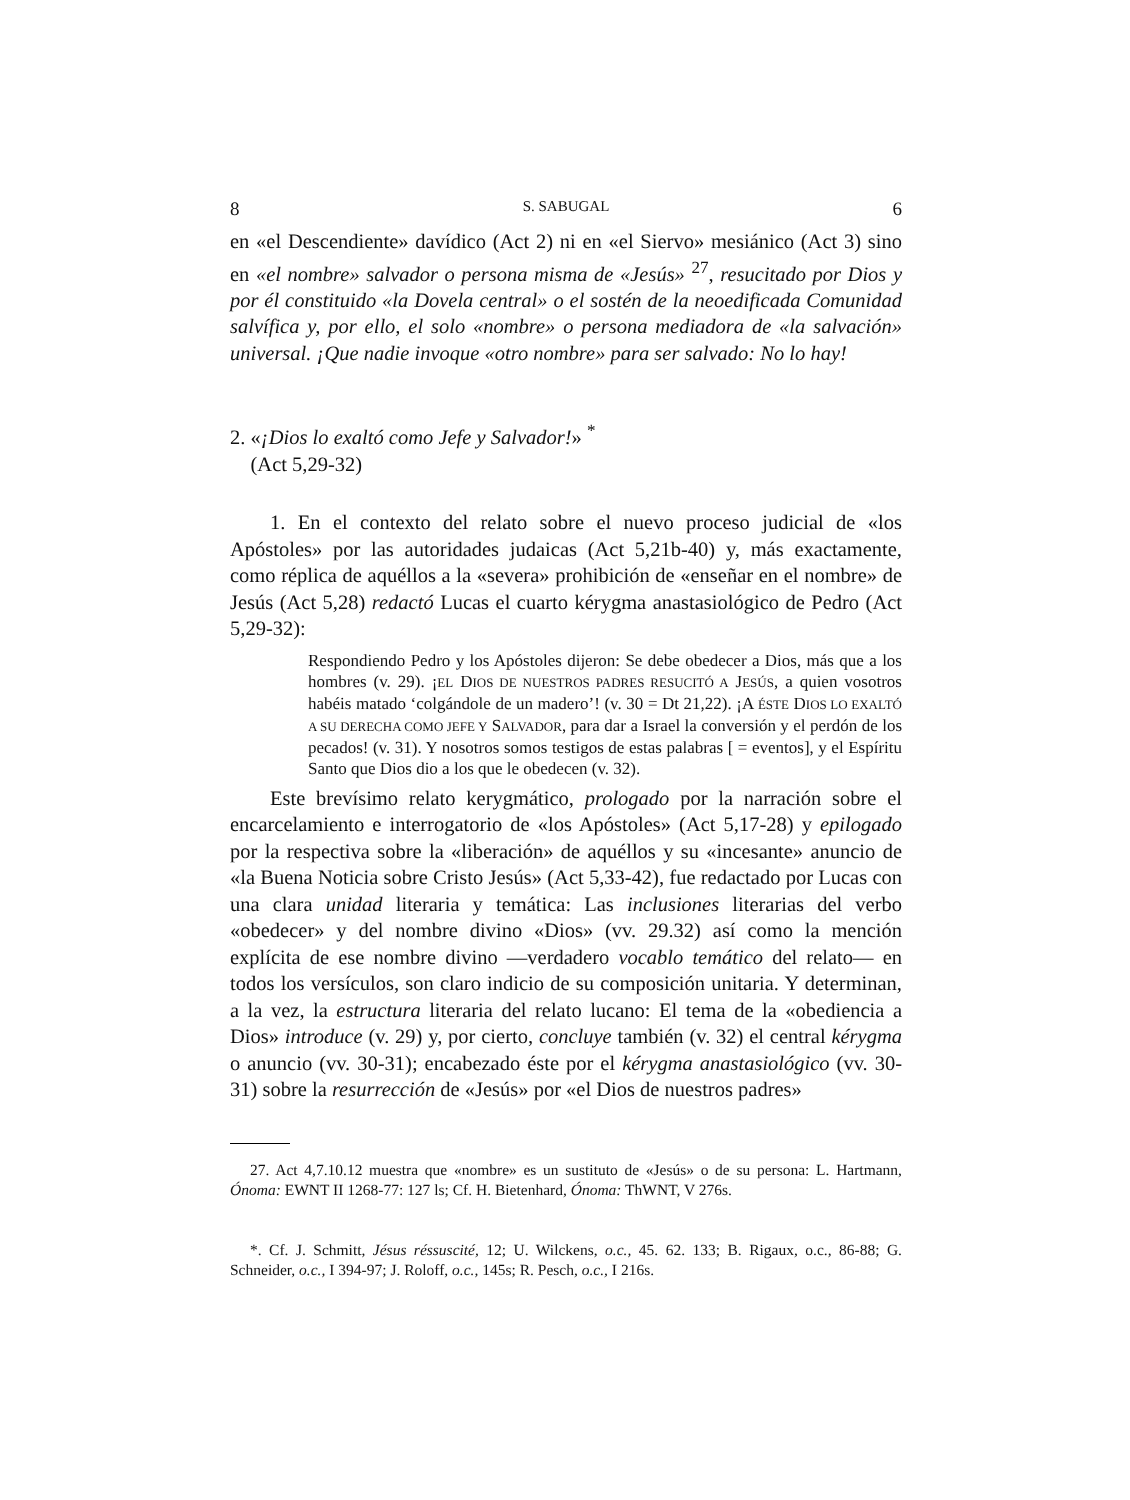8 S. SABUGAL 6
en «el Descendiente» davídico (Act 2) ni en «el Siervo» mesiánico (Act 3) sino en «el nombre» salvador o persona misma de «Jesús» <sup>27</sup>, resucitado por Dios y por él constituido «la Dovela central» o el sostén de la neoedificada Comunidad salvífica y, por ello, el solo «nombre» o persona mediadora de «la salvación» universal. ¡Que nadie invoque «otro nombre» para ser salvado: No lo hay!
2. «¡Dios lo exaltó como Jefe y Salvador!» <sup>*</sup>
(Act 5,29-32)
1. En el contexto del relato sobre el nuevo proceso judicial de «los Apóstoles» por las autoridades judaicas (Act 5,21b-40) y, más exactamente, como réplica de aquéllos a la «severa» prohibición de «enseñar en el nombre» de Jesús (Act 5,28) redactó Lucas el cuarto kérygma anastasiológico de Pedro (Act 5,29-32):
Respondiendo Pedro y los Apóstoles dijeron: Se debe obedecer a Dios, más que a los hombres (v. 29). ¡EL DIOS DE NUESTROS PADRES RESUCITÓ A JESÚS, a quien vosotros habéis matado ‘colgándole de un madero’! (v. 30 = Dt 21,22). ¡A ÉSTE DIOS LO EXALTÓ A SU DERECHA COMO JEFE Y SALVADOR, para dar a Israel la conversión y el perdón de los pecados! (v. 31). Y nosotros somos testigos de estas palabras [ = eventos], y el Espíritu Santo que Dios dio a los que le obedecen (v. 32).
Este brevísimo relato kerygmático, prologado por la narración sobre el encarcelamiento e interrogatorio de «los Apóstoles» (Act 5,17-28) y epilogado por la respectiva sobre la «liberación» de aquéllos y su «incesante» anuncio de «la Buena Noticia sobre Cristo Jesús» (Act 5,33-42), fue redactado por Lucas con una clara unidad literaria y temática: Las inclusiones literarias del verbo «obedecer» y del nombre divino «Dios» (vv. 29.32) así como la mención explícita de ese nombre divino —verdadero vocablo temático del relato— en todos los versículos, son claro indicio de su composición unitaria. Y determinan, a la vez, la estructura literaria del relato lucano: El tema de la «obediencia a Dios» introduce (v. 29) y, por cierto, concluye también (v. 32) el central kérygma o anuncio (vv. 30-31); encabezado éste por el kérygma anastasiológico (vv. 30-31) sobre la resurrección de «Jesús» por «el Dios de nuestros padres»
27. Act 4,7.10.12 muestra que «nombre» es un sustituto de «Jesús» o de su persona: L. Hartmann, Ónoma: EWNT II 1268-77: 127 ls; Cf. H. Bietenhard, Ónoma: ThWNT, V 276s.
*. Cf. J. Schmitt, Jésus réssuscité, 12; U. Wilckens, o.c., 45. 62. 133; B. Rigaux, o.c., 86-88; G. Schneider, o.c., I 394-97; J. Roloff, o.c., 145s; R. Pesch, o.c., I 216s.